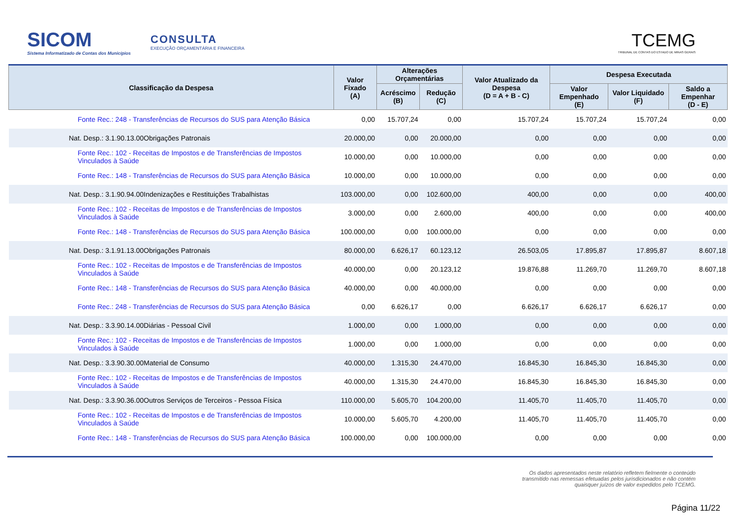SICOM
Sistema Informatizado de Contas dos Municípios
CONSULTA
EXECUÇÃO ORÇAMENTÁRIA E FINANCEIRA
TCEMG
TRIBUNAL DE CONTAS DO ESTADO DE MINAS GERAIS
| Classificação da Despesa | Valor Fixado (A) | Alterações Orçamentárias | | Valor Atualizado da Despesa (D = A + B - C) | Despesa Executada | | |
| --- | --- | --- | --- | --- | --- | --- | --- |
| | | Acréscimo (B) | Redução (C) | | Valor Empenhado (E) | Valor Liquidado (F) | Saldo a Empenhar (D - E) |
| Fonte Rec.: 248 - Transferências de Recursos do SUS para Atenção Básica | 0,00 | 15.707,24 | 0,00 | 15.707,24 | 15.707,24 | 15.707,24 | 0,00 |
| Nat. Desp.: 3.1.90.13.00Obrigações Patronais | 20.000,00 | 0,00 | 20.000,00 | 0,00 | 0,00 | 0,00 | 0,00 |
| Fonte Rec.: 102 - Receitas de Impostos e de Transferências de Impostos Vinculados à Saúde | 10.000,00 | 0,00 | 10.000,00 | 0,00 | 0,00 | 0,00 | 0,00 |
| Fonte Rec.: 148 - Transferências de Recursos do SUS para Atenção Básica | 10.000,00 | 0,00 | 10.000,00 | 0,00 | 0,00 | 0,00 | 0,00 |
| Nat. Desp.: 3.1.90.94.00Indenizações e Restituições Trabalhistas | 103.000,00 | 0,00 | 102.600,00 | 400,00 | 0,00 | 0,00 | 400,00 |
| Fonte Rec.: 102 - Receitas de Impostos e de Transferências de Impostos Vinculados à Saúde | 3.000,00 | 0,00 | 2.600,00 | 400,00 | 0,00 | 0,00 | 400,00 |
| Fonte Rec.: 148 - Transferências de Recursos do SUS para Atenção Básica | 100.000,00 | 0,00 | 100.000,00 | 0,00 | 0,00 | 0,00 | 0,00 |
| Nat. Desp.: 3.1.91.13.00Obrigações Patronais | 80.000,00 | 6.626,17 | 60.123,12 | 26.503,05 | 17.895,87 | 17.895,87 | 8.607,18 |
| Fonte Rec.: 102 - Receitas de Impostos e de Transferências de Impostos Vinculados à Saúde | 40.000,00 | 0,00 | 20.123,12 | 19.876,88 | 11.269,70 | 11.269,70 | 8.607,18 |
| Fonte Rec.: 148 - Transferências de Recursos do SUS para Atenção Básica | 40.000,00 | 0,00 | 40.000,00 | 0,00 | 0,00 | 0,00 | 0,00 |
| Fonte Rec.: 248 - Transferências de Recursos do SUS para Atenção Básica | 0,00 | 6.626,17 | 0,00 | 6.626,17 | 6.626,17 | 6.626,17 | 0,00 |
| Nat. Desp.: 3.3.90.14.00Diárias - Pessoal Civil | 1.000,00 | 0,00 | 1.000,00 | 0,00 | 0,00 | 0,00 | 0,00 |
| Fonte Rec.: 102 - Receitas de Impostos e de Transferências de Impostos Vinculados à Saúde | 1.000,00 | 0,00 | 1.000,00 | 0,00 | 0,00 | 0,00 | 0,00 |
| Nat. Desp.: 3.3.90.30.00Material de Consumo | 40.000,00 | 1.315,30 | 24.470,00 | 16.845,30 | 16.845,30 | 16.845,30 | 0,00 |
| Fonte Rec.: 102 - Receitas de Impostos e de Transferências de Impostos Vinculados à Saúde | 40.000,00 | 1.315,30 | 24.470,00 | 16.845,30 | 16.845,30 | 16.845,30 | 0,00 |
| Nat. Desp.: 3.3.90.36.00Outros Serviços de Terceiros - Pessoa Física | 110.000,00 | 5.605,70 | 104.200,00 | 11.405,70 | 11.405,70 | 11.405,70 | 0,00 |
| Fonte Rec.: 102 - Receitas de Impostos e de Transferências de Impostos Vinculados à Saúde | 10.000,00 | 5.605,70 | 4.200,00 | 11.405,70 | 11.405,70 | 11.405,70 | 0,00 |
| Fonte Rec.: 148 - Transferências de Recursos do SUS para Atenção Básica | 100.000,00 | 0,00 | 100.000,00 | 0,00 | 0,00 | 0,00 | 0,00 |
Os dados apresentados neste relatório refletem fielmente o conteúdo transmitido nas remessas efetuadas pelos jurisdicionados e não contém quaisquer juízos de valor expedidos pelo TCEMG.
Página 11/22